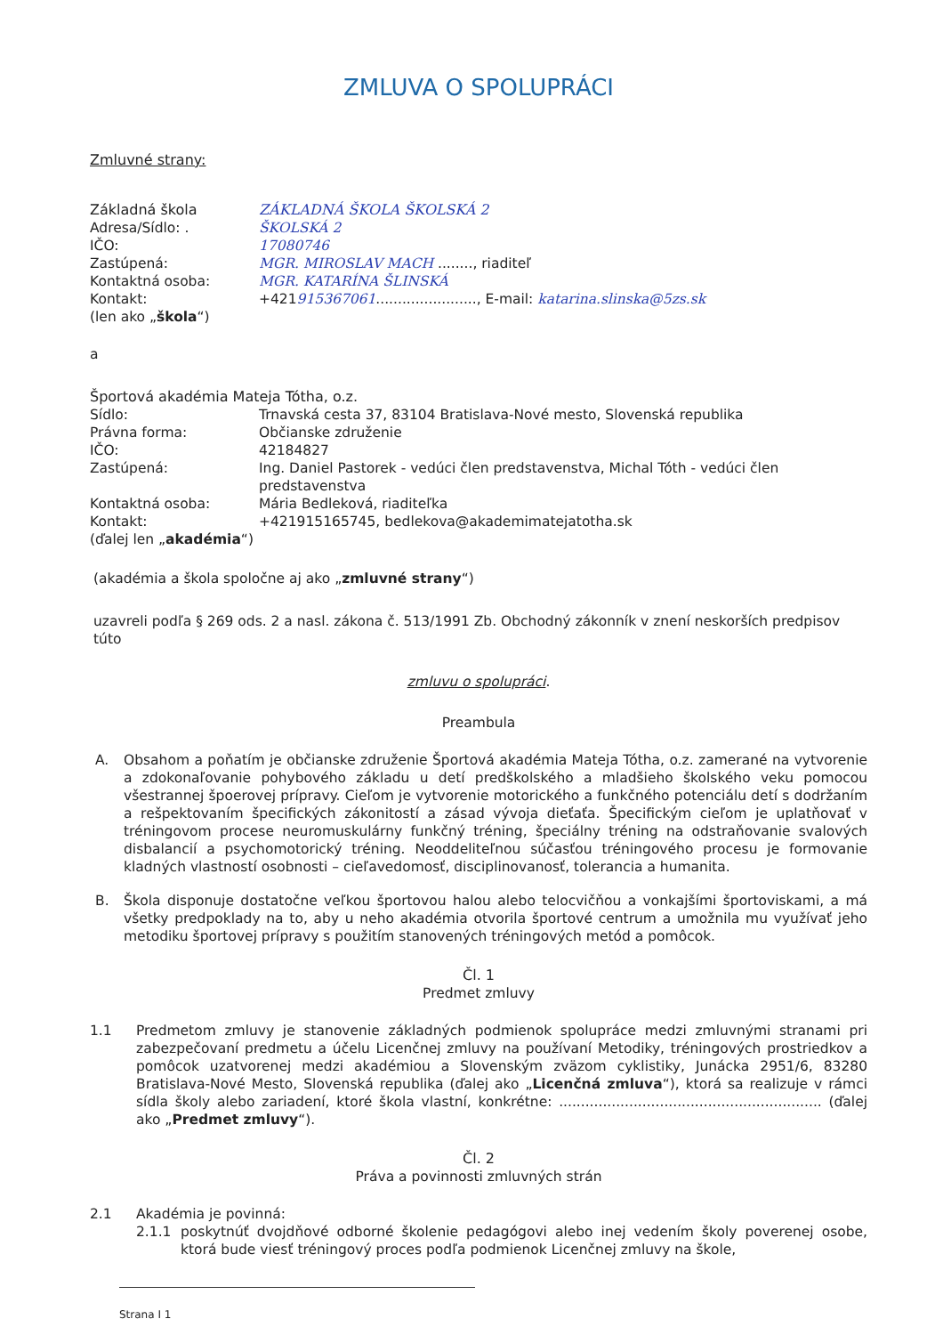ZMLUVA O SPOLUPRÁCI
Zmluvné strany:
Základná škola ZÁKLADNÁ ŠKOLA ŠKOLSKÁ 2
Adresa/Sídlo: . ŠKOLSKÁ 2
IČO: 17080746
Zastúpená: MGR. MIROSLAV MACH ........, riaditeľ
Kontaktná osoba: MGR. KATARÍNA ŠLINSKÁ
Kontakt: +421915367061......................., E-mail: katarina.slinska@5zs.sk
(len ako „škola“)
a
Športová akadémia Mateja Tótha, o.z.
Sídlo: Trnavská cesta 37, 83104 Bratislava-Nové mesto, Slovenská republika
Právna forma: Občianske združenie
IČO: 42184827
Zastúpená: Ing. Daniel Pastorek - vedúci člen predstavenstva, Michal Tóth - vedúci člen predstavenstva
Kontaktná osoba: Mária Bedleková, riaditeľka
Kontakt: +421915165745, bedlekova@akademimatejatotha.sk
(ďalej len „akadémia“)
(akadémia a škola spoločne aj ako „zmluvné strany“)
uzavreli podľa § 269 ods. 2 a nasl. zákona č. 513/1991 Zb. Obchodný zákonník v znení neskorších predpisov túto
zmluvu o spolupráci.
Preambula
A. Obsahom a poňatím je občianske združenie Športová akadémia Mateja Tótha, o.z. zamerané na vytvorenie a zdokonaľovanie pohybového základu u detí predškolského a mladšieho školského veku pomocou všestrannej špoerovej prípravy. Cieľom je vytvorenie motorického a funkčného potenciálu detí s dodržaním a rešpektovaním špecifických zákonitostí a zásad vývoja dieťaťa. Špecifickým cieľom je uplatňovať v tréningovom procese neuromuskulárny funkčný tréning, špeciálny tréning na odstraňovanie svalových disbalancií a psychomotorický tréning. Neoddeliteľnou súčasťou tréningového procesu je formovanie kladných vlastností osobnosti – cieľavedomosť, disciplinovanosť, tolerancia a humanita.
B. Škola disponuje dostatočne veľkou športovou halou alebo telocvičňou a vonkajšími športoviskami, a má všetky predpoklady na to, aby u neho akadémia otvorila športové centrum a umožnila mu využívať jeho metodiku športovej prípravy s použitím stanovených tréningových metód a pomôcok.
Čl. 1
Predmet zmluvy
1.1 Predmetom zmluvy je stanovenie základných podmienok spolupráce medzi zmluvnými stranami pri zabezpečovaní predmetu a účelu Licenčnej zmluvy na používaní Metodiky, tréningových prostriedkov a pomôcok uzatvorenej medzi akadémiou a Slovenským zväzom cyklistiky, Junácka 2951/6, 83280 Bratislava-Nové Mesto, Slovenská republika (ďalej ako „Licenčná zmluva“), ktorá sa realizuje v rámci sídla školy alebo zariadení, ktoré škola vlastní, konkrétne: ............................................................ (ďalej ako „Predmet zmluvy“).
Čl. 2
Práva a povinnosti zmluvných strán
2.1 Akadémia je povinná:
2.1.1 poskytnúť dvojdňové odborné školenie pedagógovi alebo inej vedením školy poverenej osobe, ktorá bude viesť tréningový proces podľa podmienok Licenčnej zmluvy na škole,
Strana I 1